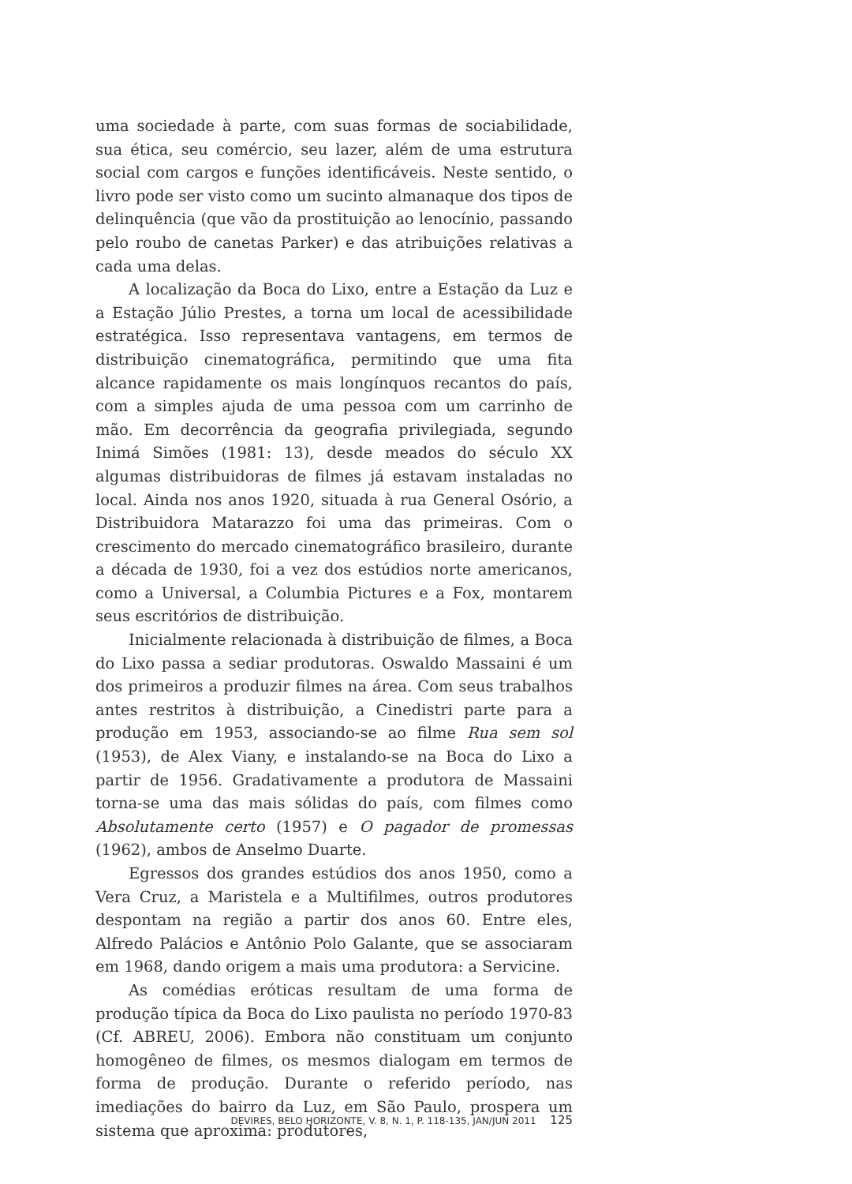uma sociedade à parte, com suas formas de sociabilidade, sua ética, seu comércio, seu lazer, além de uma estrutura social com cargos e funções identificáveis. Neste sentido, o livro pode ser visto como um sucinto almanaque dos tipos de delinquência (que vão da prostituição ao lenocínio, passando pelo roubo de canetas Parker) e das atribuições relativas a cada uma delas.
A localização da Boca do Lixo, entre a Estação da Luz e a Estação Júlio Prestes, a torna um local de acessibilidade estratégica. Isso representava vantagens, em termos de distribuição cinematográfica, permitindo que uma fita alcance rapidamente os mais longínquos recantos do país, com a simples ajuda de uma pessoa com um carrinho de mão. Em decorrência da geografia privilegiada, segundo Inimá Simões (1981: 13), desde meados do século XX algumas distribuidoras de filmes já estavam instaladas no local. Ainda nos anos 1920, situada à rua General Osório, a Distribuidora Matarazzo foi uma das primeiras. Com o crescimento do mercado cinematográfico brasileiro, durante a década de 1930, foi a vez dos estúdios norte americanos, como a Universal, a Columbia Pictures e a Fox, montarem seus escritórios de distribuição.
Inicialmente relacionada à distribuição de filmes, a Boca do Lixo passa a sediar produtoras. Oswaldo Massaini é um dos primeiros a produzir filmes na área. Com seus trabalhos antes restritos à distribuição, a Cinedistri parte para a produção em 1953, associando-se ao filme Rua sem sol (1953), de Alex Viany, e instalando-se na Boca do Lixo a partir de 1956. Gradativamente a produtora de Massaini torna-se uma das mais sólidas do país, com filmes como Absolutamente certo (1957) e O pagador de promessas (1962), ambos de Anselmo Duarte.
Egressos dos grandes estúdios dos anos 1950, como a Vera Cruz, a Maristela e a Multifilmes, outros produtores despontam na região a partir dos anos 60. Entre eles, Alfredo Palácios e Antônio Polo Galante, que se associaram em 1968, dando origem a mais uma produtora: a Servicine.
As comédias eróticas resultam de uma forma de produção típica da Boca do Lixo paulista no período 1970-83 (Cf. ABREU, 2006). Embora não constituam um conjunto homogêneo de filmes, os mesmos dialogam em termos de forma de produção. Durante o referido período, nas imediações do bairro da Luz, em São Paulo, prospera um sistema que aproxima: produtores,
DEVIRES, BELO HORIZONTE, V. 8, N. 1, P. 118-135, JAN/JUN 2011 125